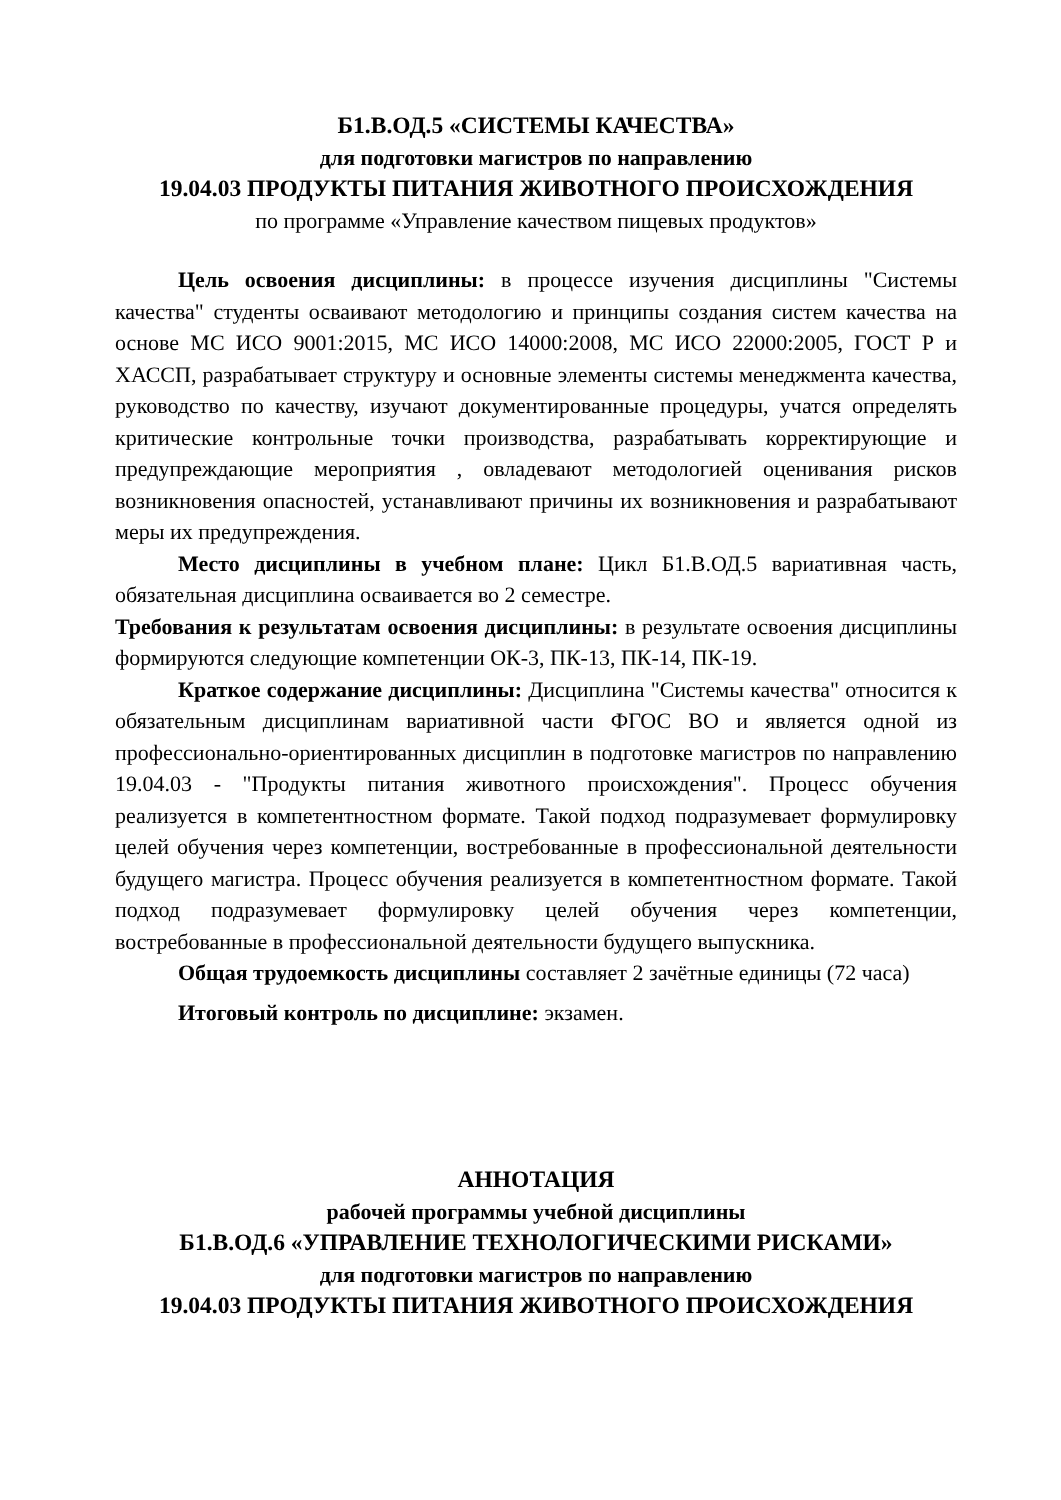Б1.В.ОД.5 «СИСТЕМЫ КАЧЕСТВА»
для подготовки магистров по направлению
19.04.03 ПРОДУКТЫ ПИТАНИЯ ЖИВОТНОГО ПРОИСХОЖДЕНИЯ
по программе «Управление качеством пищевых продуктов»
Цель освоения дисциплины: в процессе изучения дисциплины "Системы качества" студенты осваивают методологию и принципы создания систем качества на основе МС ИСО 9001:2015, МС ИСО 14000:2008, МС ИСО 22000:2005, ГОСТ Р и ХАССП, разрабатывает структуру и основные элементы системы менеджмента качества, руководство по качеству, изучают документированные процедуры, учатся определять критические контрольные точки производства, разрабатывать корректирующие и предупреждающие мероприятия , овладевают методологией оценивания рисков возникновения опасностей, устанавливают причины их возникновения и разрабатывают меры их предупреждения.
Место дисциплины в учебном плане: Цикл Б1.В.ОД.5 вариативная часть, обязательная дисциплина осваивается во 2 семестре.
Требования к результатам освоения дисциплины: в результате освоения дисциплины формируются следующие компетенции ОК-3, ПК-13, ПК-14, ПК-19.
Краткое содержание дисциплины: Дисциплина "Системы качества" относится к обязательным дисциплинам вариативной части ФГОС ВО и является одной из профессионально-ориентированных дисциплин в подготовке магистров по направлению 19.04.03 - "Продукты питания животного происхождения". Процесс обучения реализуется в компетентностном формате. Такой подход подразумевает формулировку целей обучения через компетенции, востребованные в профессиональной деятельности будущего магистра. Процесс обучения реализуется в компетентностном формате. Такой подход подразумевает формулировку целей обучения через компетенции, востребованные в профессиональной деятельности будущего выпускника.
Общая трудоемкость дисциплины составляет 2 зачётные единицы (72 часа)
Итоговый контроль по дисциплине: экзамен.
АННОТАЦИЯ
рабочей программы учебной дисциплины
Б1.В.ОД.6 «УПРАВЛЕНИЕ ТЕХНОЛОГИЧЕСКИМИ РИСКАМИ»
для подготовки магистров по направлению
19.04.03 ПРОДУКТЫ ПИТАНИЯ ЖИВОТНОГО ПРОИСХОЖДЕНИЯ